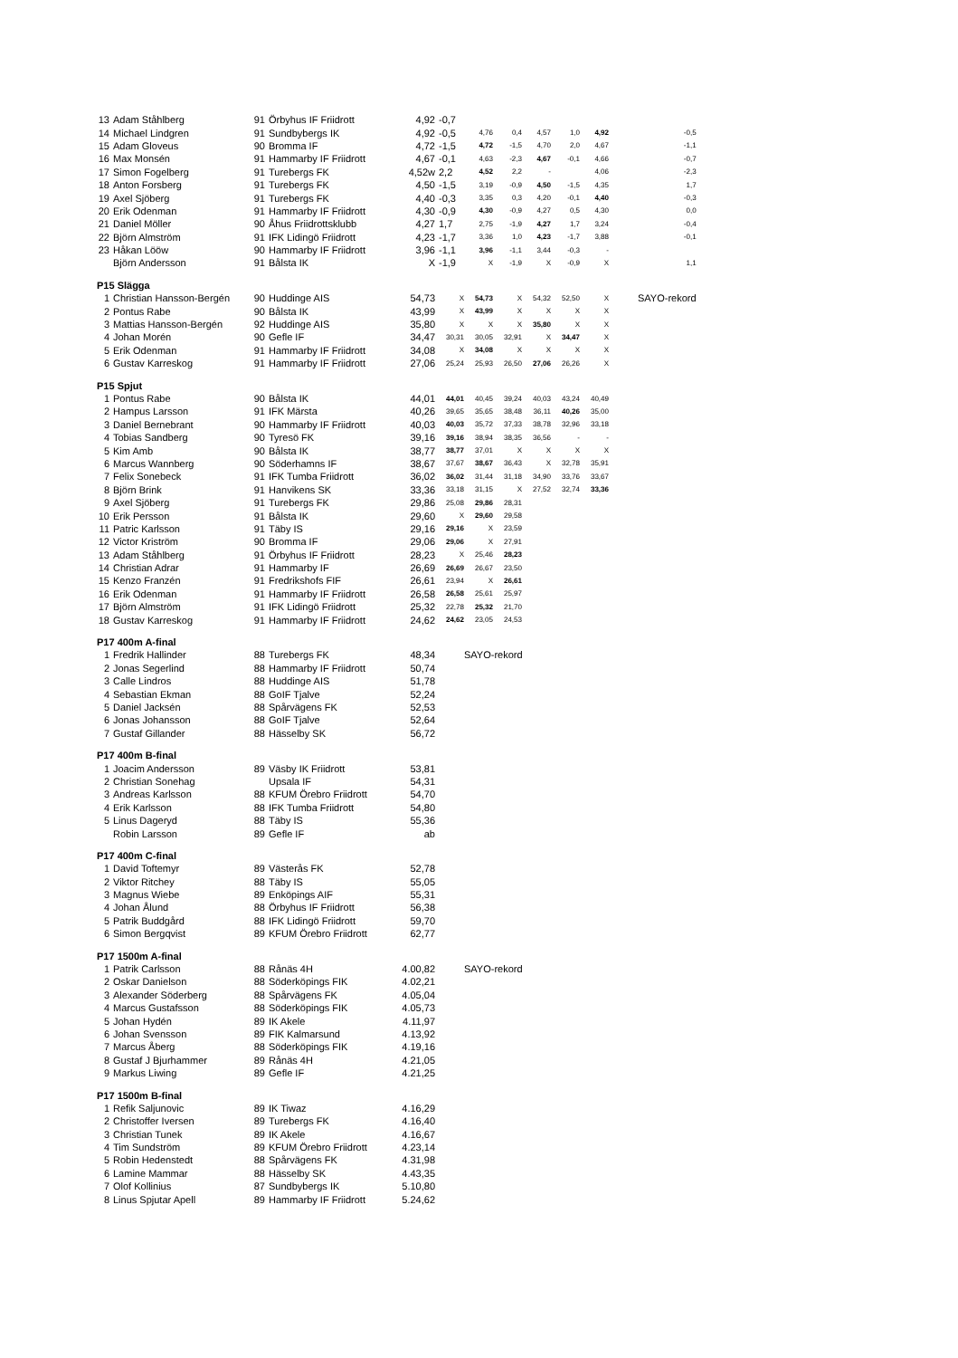| 13 | Adam Ståhlberg | 91 | Örbyhus IF Friidrott | 4,92 | -0,7 | | | | | | |
| 14 | Michael Lindgren | 91 | Sundbybergs IK | 4,92 | -0,5 | 4,76 | 0,4 | 4,57 | 1,0 | 4,92 | -0,5 |
| 15 | Adam Gloveus | 90 | Bromma IF | 4,72 | -1,5 | 4,72 | -1,5 | 4,70 | 2,0 | 4,67 | -1,1 |
| 16 | Max Monsén | 91 | Hammarby IF Friidrott | 4,67 | -0,1 | 4,63 | -2,3 | 4,67 | -0,1 | 4,66 | -0,7 |
| 17 | Simon Fogelberg | 91 | Turebergs FK | 4,52w | 2,2 | 4,52 | 2,2 | - | | 4,06 | -2,3 |
| 18 | Anton Forsberg | 91 | Turebergs FK | 4,50 | -1,5 | 3,19 | -0,9 | 4,50 | -1,5 | 4,35 | 1,7 |
| 19 | Axel Sjöberg | 91 | Turebergs FK | 4,40 | -0,3 | 3,35 | 0,3 | 4,20 | -0,1 | 4,40 | -0,3 |
| 20 | Erik Odenman | 91 | Hammarby IF Friidrott | 4,30 | -0,9 | 4,30 | -0,9 | 4,27 | 0,5 | 4,30 | 0,0 |
| 21 | Daniel Möller | 90 | Åhus Friidrottsklubb | 4,27 | 1,7 | 2,75 | -1,9 | 4,27 | 1,7 | 3,24 | -0,4 |
| 22 | Björn Almström | 91 | IFK Lidingö Friidrott | 4,23 | -1,7 | 3,36 | 1,0 | 4,23 | -1,7 | 3,88 | -0,1 |
| 23 | Håkan Lööw | 90 | Hammarby IF Friidrott | 3,96 | -1,1 | 3,96 | -1,1 | 3,44 | -0,3 | - | |
| | Björn Andersson | 91 | Bålsta IK | X | -1,9 | X | -1,9 | X | -0,9 | X | 1,1 |
| P15 Slägga | | | | | | | | | | | |
| 1 | Christian Hansson-Bergén | 90 | Huddinge AIS | 54,73 | X | 54,73 | X | 54,32 | 52,50 | X | SAYO-rekord |
| 2 | Pontus Rabe | 90 | Bålsta IK | 43,99 | X | 43,99 | X | X | X | X | |
| 3 | Mattias Hansson-Bergén | 92 | Huddinge AIS | 35,80 | X | X | X | 35,80 | X | X | |
| 4 | Johan Morén | 90 | Gefle IF | 34,47 | 30,31 | 30,05 | 32,91 | X | 34,47 | X | |
| 5 | Erik Odenman | 91 | Hammarby IF Friidrott | 34,08 | X | 34,08 | X | X | X | X | |
| 6 | Gustav Karreskog | 91 | Hammarby IF Friidrott | 27,06 | 25,24 | 25,93 | 26,50 | 27,06 | 26,26 | X | |
| P15 Spjut | | | | | | | | | | | |
| 1 | Pontus Rabe | 90 | Bålsta IK | 44,01 | 44,01 | 40,45 | 39,24 | 40,03 | 43,24 | 40,49 | |
| 2 | Hampus Larsson | 91 | IFK Märsta | 40,26 | 39,65 | 35,65 | 38,48 | 36,11 | 40,26 | 35,00 | |
| 3 | Daniel Bernebrant | 90 | Hammarby IF Friidrott | 40,03 | 40,03 | 35,72 | 37,33 | 38,78 | 32,96 | 33,18 | |
| 4 | Tobias Sandberg | 90 | Tyresö FK | 39,16 | 39,16 | 38,94 | 38,35 | 36,56 | - | - | |
| 5 | Kim Amb | 90 | Bålsta IK | 38,77 | 38,77 | 37,01 | X | X | X | X | |
| 6 | Marcus Wannberg | 90 | Söderhamns IF | 38,67 | 37,67 | 38,67 | 36,43 | X | 32,78 | 35,91 | |
| 7 | Felix Sonebeck | 91 | IFK Tumba Friidrott | 36,02 | 36,02 | 31,44 | 31,18 | 34,90 | 33,76 | 33,67 | |
| 8 | Björn Brink | 91 | Hanvikens SK | 33,36 | 33,18 | 31,15 | X | 27,52 | 32,74 | 33,36 | |
| 9 | Axel Sjöberg | 91 | Turebergs FK | 29,86 | 25,08 | 29,86 | 28,31 | | | | |
| 10 | Erik Persson | 91 | Bålsta IK | 29,60 | X | 29,60 | 29,58 | | | | |
| 11 | Patric Karlsson | 91 | Täby IS | 29,16 | 29,16 | X | 23,59 | | | | |
| 12 | Victor Kriström | 90 | Bromma IF | 29,06 | 29,06 | X | 27,91 | | | | |
| 13 | Adam Ståhlberg | 91 | Örbyhus IF Friidrott | 28,23 | X | 25,46 | 28,23 | | | | |
| 14 | Christian Adrar | 91 | Hammarby IF | 26,69 | 26,69 | 26,67 | 23,50 | | | | |
| 15 | Kenzo Franzén | 91 | Fredrikshofs FIF | 26,61 | 23,94 | X | 26,61 | | | | |
| 16 | Erik Odenman | 91 | Hammarby IF Friidrott | 26,58 | 26,58 | 25,61 | 25,97 | | | | |
| 17 | Björn Almström | 91 | IFK Lidingö Friidrott | 25,32 | 22,78 | 25,32 | 21,70 | | | | |
| 18 | Gustav Karreskog | 91 | Hammarby IF Friidrott | 24,62 | 24,62 | 23,05 | 24,53 | | | | |
| P17 400m A-final | | | | | | | | | | | |
| 1 | Fredrik Hallinder | 88 | Turebergs FK | 48,34 | SAYO-rekord | | | | | | |
| 2 | Jonas Segerlind | 88 | Hammarby IF Friidrott | 50,74 | | | | | | | |
| 3 | Calle Lindros | 88 | Huddinge AIS | 51,78 | | | | | | | |
| 4 | Sebastian Ekman | 88 | GoIF Tjalve | 52,24 | | | | | | | |
| 5 | Daniel Jacksén | 88 | Spårvägens FK | 52,53 | | | | | | | |
| 6 | Jonas Johansson | 88 | GoIF Tjalve | 52,64 | | | | | | | |
| 7 | Gustaf Gillander | 88 | Hässelby SK | 56,72 | | | | | | | |
| P17 400m B-final | | | | | | | | | | | |
| 1 | Joacim Andersson | 89 | Väsby IK Friidrott | 53,81 | | | | | | | |
| 2 | Christian Sonehag | | Upsala IF | 54,31 | | | | | | | |
| 3 | Andreas Karlsson | 88 | KFUM Örebro Friidrott | 54,70 | | | | | | | |
| 4 | Erik Karlsson | 88 | IFK Tumba Friidrott | 54,80 | | | | | | | |
| 5 | Linus Dageryd | 88 | Täby IS | 55,36 | | | | | | | |
| | Robin Larsson | 89 | Gefle IF | ab | | | | | | | |
| P17 400m C-final | | | | | | | | | | | |
| 1 | David Toftemyr | 89 | Västerås FK | 52,78 | | | | | | | |
| 2 | Viktor Ritchey | 88 | Täby IS | 55,05 | | | | | | | |
| 3 | Magnus Wiebe | 89 | Enköpings AIF | 55,31 | | | | | | | |
| 4 | Johan Ålund | 88 | Örbyhus IF Friidrott | 56,38 | | | | | | | |
| 5 | Patrik Buddgård | 88 | IFK Lidingö Friidrott | 59,70 | | | | | | | |
| 6 | Simon Bergqvist | 89 | KFUM Örebro Friidrott | 62,77 | | | | | | | |
| P17 1500m A-final | | | | | | | | | | | |
| 1 | Patrik Carlsson | 88 | Rånäs 4H | 4.00,82 | SAYO-rekord | | | | | | |
| 2 | Oskar Danielson | 88 | Söderköpings FIK | 4.02,21 | | | | | | | |
| 3 | Alexander Söderberg | 88 | Spårvägens FK | 4.05,04 | | | | | | | |
| 4 | Marcus Gustafsson | 88 | Söderköpings FIK | 4.05,73 | | | | | | | |
| 5 | Johan Hydén | 89 | IK Akele | 4.11,97 | | | | | | | |
| 6 | Johan Svensson | 89 | FIK Kalmarsund | 4.13,92 | | | | | | | |
| 7 | Marcus Åberg | 88 | Söderköpings FIK | 4.19,16 | | | | | | | |
| 8 | Gustaf J Bjurhammer | 89 | Rånäs 4H | 4.21,05 | | | | | | | |
| 9 | Markus Liwing | 89 | Gefle IF | 4.21,25 | | | | | | | |
| P17 1500m B-final | | | | | | | | | | | |
| 1 | Refik Saljunovic | 89 | IK Tiwaz | 4.16,29 | | | | | | | |
| 2 | Christoffer Iversen | 89 | Turebergs FK | 4.16,40 | | | | | | | |
| 3 | Christian Tunek | 89 | IK Akele | 4.16,67 | | | | | | | |
| 4 | Tim Sundström | 89 | KFUM Örebro Friidrott | 4.23,14 | | | | | | | |
| 5 | Robin Hedenstedt | 88 | Spårvägens FK | 4.31,98 | | | | | | | |
| 6 | Lamine Mammar | 88 | Hässelby SK | 4.43,35 | | | | | | | |
| 7 | Olof Kollinius | 87 | Sundbybergs IK | 5.10,80 | | | | | | | |
| 8 | Linus Spjutar Apell | 89 | Hammarby IF Friidrott | 5.24,62 | | | | | | | |